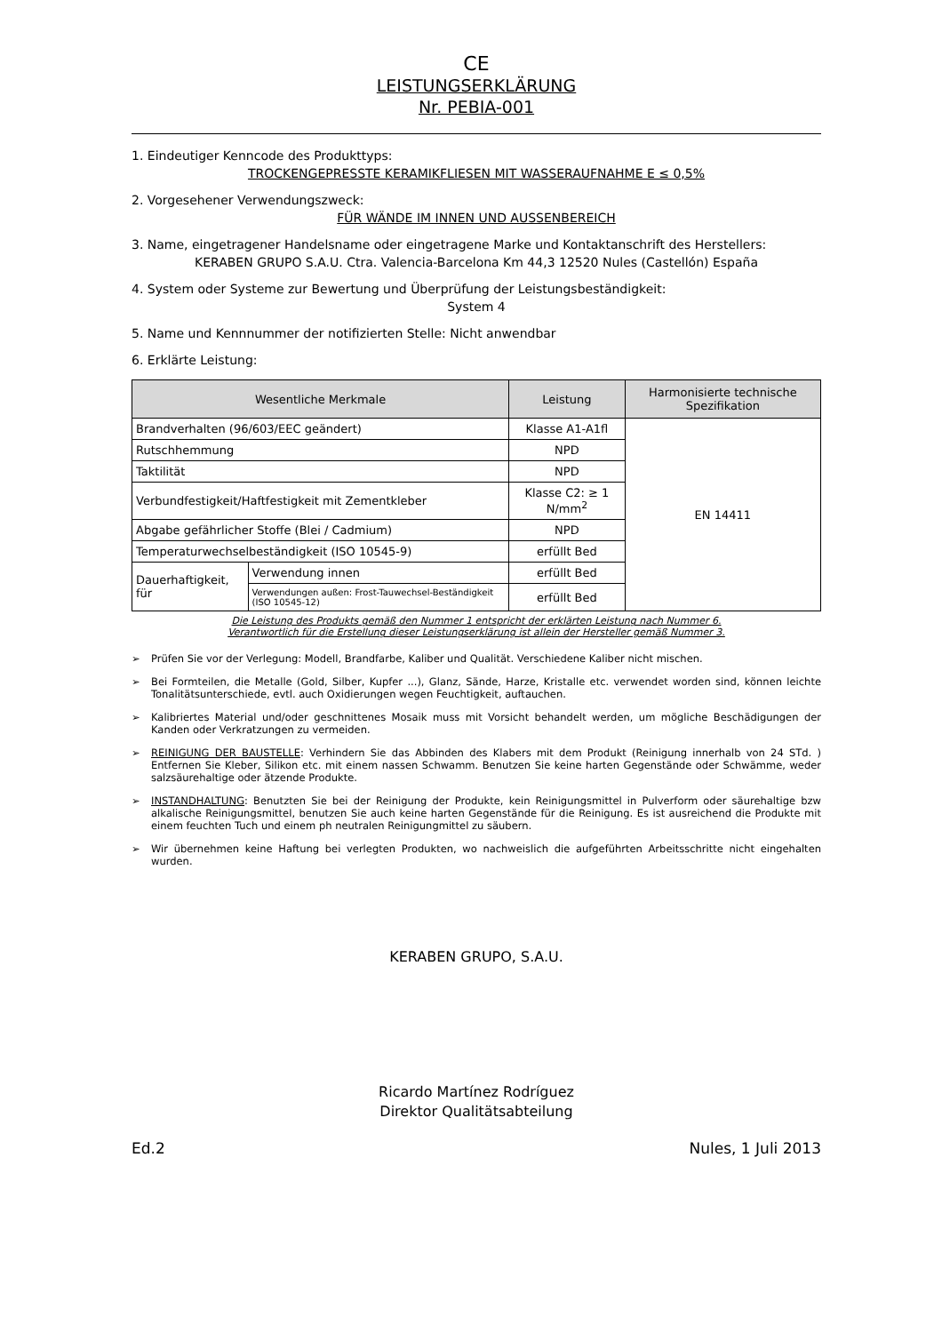CE
LEISTUNGSERKLÄRUNG
Nr. PEBIA-001
1. Eindeutiger Kenncode des Produkttyps:
TROCKENGEPRESSTE KERAMIKFLIESEN MIT WASSERAUFNAHME E ≤ 0,5%
2. Vorgesehener Verwendungszweck:
FÜR WÄNDE IM INNEN UND AUSSENBEREICH
3. Name, eingetragener Handelsname oder eingetragene Marke und Kontaktanschrift des Herstellers:
KERABEN GRUPO S.A.U. Ctra. Valencia-Barcelona Km 44,3 12520 Nules (Castellón) España
4. System oder Systeme zur Bewertung und Überprüfung der Leistungsbeständigkeit:
System 4
5. Name und Kennnummer der notifizierten Stelle: Nicht anwendbar
6. Erklärte Leistung:
| Wesentliche Merkmale | | Leistung | Harmonisierte technische Spezifikation |
| --- | --- | --- | --- |
| Brandverhalten (96/603/EEC geändert) | | Klasse A1-A1fl | EN 14411 |
| Rutschhemmung | | NPD | |
| Taktilität | | NPD | |
| Verbundfestigkeit/Haftfestigkeit mit Zementkleber | | Klasse C2: ≥ 1 N/mm<sup>2</sup> | |
| Abgabe gefährlicher Stoffe (Blei / Cadmium) | | NPD | |
| Temperaturwechselbeständigkeit (ISO 10545-9) | | erfüllt Bed | |
| Dauerhaftigkeit, für | Verwendung innen | erfüllt Bed | |
| | Verwendungen außen: Frost-Tauwechsel-Beständigkeit (ISO 10545-12) | erfüllt Bed | |
Die Leistung des Produkts gemäß den Nummer 1 entspricht der erklärten Leistung nach Nummer 6.
Verantwortlich für die Erstellung dieser Leistungserklärung ist allein der Hersteller gemäß Nummer 3.
➢ Prüfen Sie vor der Verlegung: Modell, Brandfarbe, Kaliber und Qualität. Verschiedene Kaliber nicht mischen.
➢ Bei Formteilen, die Metalle (Gold, Silber, Kupfer ...), Glanz, Sände, Harze, Kristalle etc. verwendet worden sind, können leichte Tonalitätsunterschiede, evtl. auch Oxidierungen wegen Feuchtigkeit, auftauchen.
➢ Kalibriertes Material und/oder geschnittenes Mosaik muss mit Vorsicht behandelt werden, um mögliche Beschädigungen der Kanden oder Verkratzungen zu vermeiden.
➢ REINIGUNG DER BAUSTELLE: Verhindern Sie das Abbinden des Klabers mit dem Produkt (Reinigung innerhalb von 24 STd. ) Entfernen Sie Kleber, Silikon etc. mit einem nassen Schwamm. Benutzen Sie keine harten Gegenstände oder Schwämme, weder salzsäurehaltige oder ätzende Produkte.
➢ INSTANDHALTUNG: Benutzten Sie bei der Reinigung der Produkte, kein Reinigungsmittel in Pulverform oder säurehaltige bzw alkalische Reinigungsmittel, benutzen Sie auch keine harten Gegenstände für die Reinigung. Es ist ausreichend die Produkte mit einem feuchten Tuch und einem ph neutralen Reinigungmittel zu säubern.
➢ Wir übernehmen keine Haftung bei verlegten Produkten, wo nachweislich die aufgeführten Arbeitsschritte nicht eingehalten wurden.
KERABEN GRUPO, S.A.U.
Ricardo Martínez Rodríguez
Direktor Qualitätsabteilung
Ed.2 Nules, 1 Juli 2013